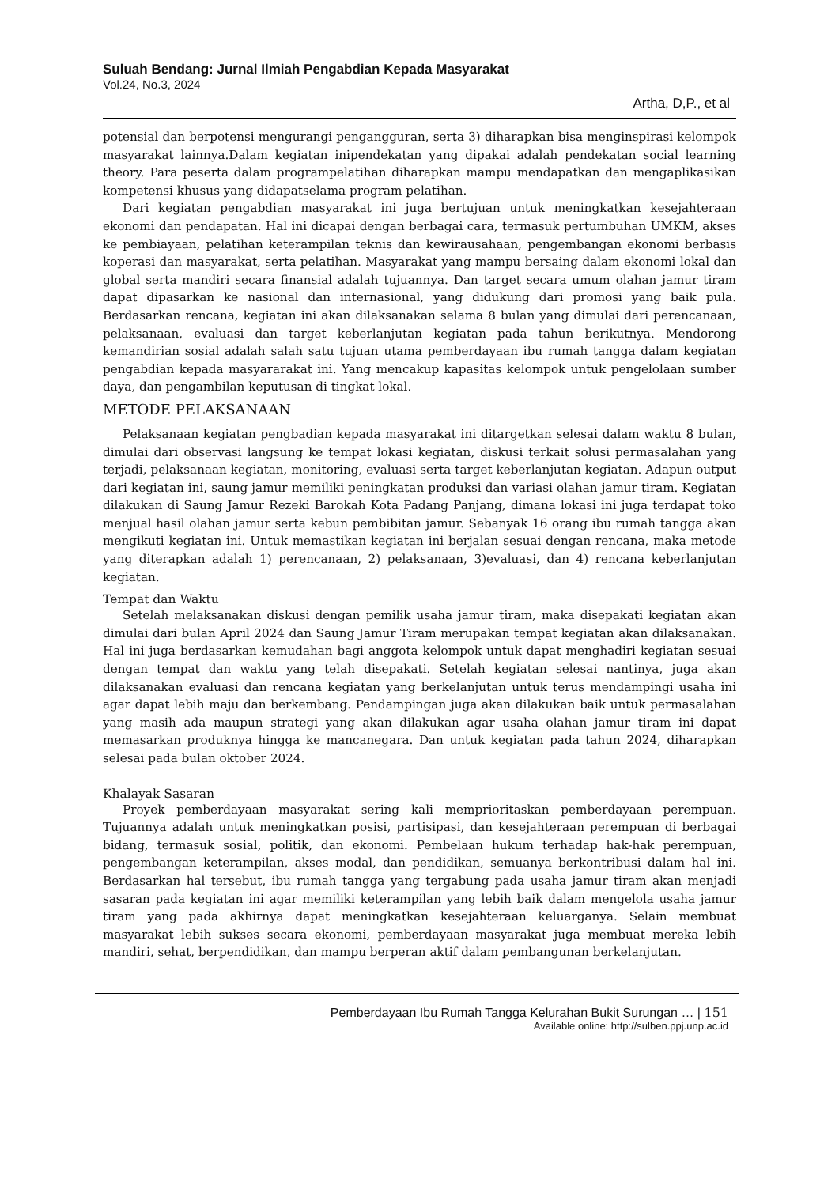Suluah Bendang: Jurnal Ilmiah Pengabdian Kepada Masyarakat
Vol.24, No.3, 2024
Artha, D,P., et al
potensial dan berpotensi mengurangi pengangguran, serta 3) diharapkan bisa menginspirasi kelompok masyarakat lainnya.Dalam kegiatan inipendekatan yang dipakai adalah pendekatan social learning theory. Para peserta dalam programpelatihan diharapkan mampu mendapatkan dan mengaplikasikan kompetensi khusus yang didapatselama program pelatihan.
Dari kegiatan pengabdian masyarakat ini juga bertujuan untuk meningkatkan kesejahteraan ekonomi dan pendapatan. Hal ini dicapai dengan berbagai cara, termasuk pertumbuhan UMKM, akses ke pembiayaan, pelatihan keterampilan teknis dan kewirausahaan, pengembangan ekonomi berbasis koperasi dan masyarakat, serta pelatihan. Masyarakat yang mampu bersaing dalam ekonomi lokal dan global serta mandiri secara finansial adalah tujuannya. Dan target secara umum olahan jamur tiram dapat dipasarkan ke nasional dan internasional, yang didukung dari promosi yang baik pula. Berdasarkan rencana, kegiatan ini akan dilaksanakan selama 8 bulan yang dimulai dari perencanaan, pelaksanaan, evaluasi dan target keberlanjutan kegiatan pada tahun berikutnya. Mendorong kemandirian sosial adalah salah satu tujuan utama pemberdayaan ibu rumah tangga dalam kegiatan pengabdian kepada masyararakat ini. Yang mencakup kapasitas kelompok untuk pengelolaan sumber daya, dan pengambilan keputusan di tingkat lokal.
METODE PELAKSANAAN
Pelaksanaan kegiatan pengbadian kepada masyarakat ini ditargetkan selesai dalam waktu 8 bulan, dimulai dari observasi langsung ke tempat lokasi kegiatan, diskusi terkait solusi permasalahan yang terjadi, pelaksanaan kegiatan, monitoring, evaluasi serta target keberlanjutan kegiatan. Adapun output dari kegiatan ini, saung jamur memiliki peningkatan produksi dan variasi olahan jamur tiram. Kegiatan dilakukan di Saung Jamur Rezeki Barokah Kota Padang Panjang, dimana lokasi ini juga terdapat toko menjual hasil olahan jamur serta kebun pembibitan jamur. Sebanyak 16 orang ibu rumah tangga akan mengikuti kegiatan ini. Untuk memastikan kegiatan ini berjalan sesuai dengan rencana, maka metode yang diterapkan adalah 1) perencanaan, 2) pelaksanaan, 3)evaluasi, dan 4) rencana keberlanjutan kegiatan.
Tempat dan Waktu
Setelah melaksanakan diskusi dengan pemilik usaha jamur tiram, maka disepakati kegiatan akan dimulai dari bulan April 2024 dan Saung Jamur Tiram merupakan tempat kegiatan akan dilaksanakan. Hal ini juga berdasarkan kemudahan bagi anggota kelompok untuk dapat menghadiri kegiatan sesuai dengan tempat dan waktu yang telah disepakati. Setelah kegiatan selesai nantinya, juga akan dilaksanakan evaluasi dan rencana kegiatan yang berkelanjutan untuk terus mendampingi usaha ini agar dapat lebih maju dan berkembang. Pendampingan juga akan dilakukan baik untuk permasalahan yang masih ada maupun strategi yang akan dilakukan agar usaha olahan jamur tiram ini dapat memasarkan produknya hingga ke mancanegara. Dan untuk kegiatan pada tahun 2024, diharapkan selesai pada bulan oktober 2024.
Khalayak Sasaran
Proyek pemberdayaan masyarakat sering kali memprioritaskan pemberdayaan perempuan. Tujuannya adalah untuk meningkatkan posisi, partisipasi, dan kesejahteraan perempuan di berbagai bidang, termasuk sosial, politik, dan ekonomi. Pembelaan hukum terhadap hak-hak perempuan, pengembangan keterampilan, akses modal, dan pendidikan, semuanya berkontribusi dalam hal ini. Berdasarkan hal tersebut, ibu rumah tangga yang tergabung pada usaha jamur tiram akan menjadi sasaran pada kegiatan ini agar memiliki keterampilan yang lebih baik dalam mengelola usaha jamur tiram yang pada akhirnya dapat meningkatkan kesejahteraan keluarganya. Selain membuat masyarakat lebih sukses secara ekonomi, pemberdayaan masyarakat juga membuat mereka lebih mandiri, sehat, berpendidikan, dan mampu berperan aktif dalam pembangunan berkelanjutan.
Pemberdayaan Ibu Rumah Tangga Kelurahan Bukit Surungan … | 151
Available online: http://sulben.ppj.unp.ac.id